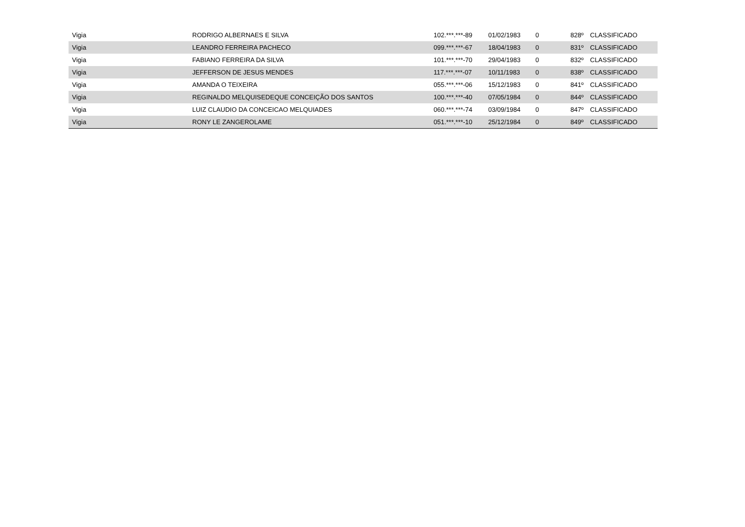| Vigia | RODRIGO ALBERNAES E SILVA | 102.***.***-89 | 01/02/1983 | 0 | 828º | CLASSIFICADO |
| Vigia | LEANDRO FERREIRA PACHECO | 099.***.***-67 | 18/04/1983 | 0 | 831º | CLASSIFICADO |
| Vigia | FABIANO FERREIRA DA SILVA | 101.***.***-70 | 29/04/1983 | 0 | 832º | CLASSIFICADO |
| Vigia | JEFFERSON DE JESUS MENDES | 117.***.***-07 | 10/11/1983 | 0 | 838º | CLASSIFICADO |
| Vigia | AMANDA O TEIXEIRA | 055.***.***-06 | 15/12/1983 | 0 | 841º | CLASSIFICADO |
| Vigia | REGINALDO MELQUISEDEQUE CONCEIÇÃO DOS SANTOS | 100.***.***-40 | 07/05/1984 | 0 | 844º | CLASSIFICADO |
| Vigia | LUIZ CLAUDIO DA CONCEICAO MELQUIADES | 060.***.***-74 | 03/09/1984 | 0 | 847º | CLASSIFICADO |
| Vigia | RONY LE ZANGEROLAME | 051.***.***-10 | 25/12/1984 | 0 | 849º | CLASSIFICADO |